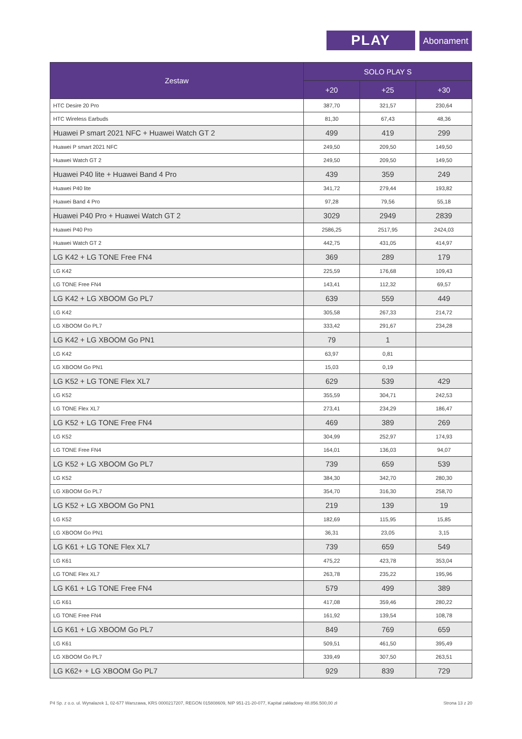PLAY
Abonament
| Zestaw | SOLO PLAY S | | |
| --- | --- | --- | --- |
| | +20 | +25 | +30 |
| HTC Desire 20 Pro | 387,70 | 321,57 | 230,64 |
| HTC Wireless Earbuds | 81,30 | 67,43 | 48,36 |
| Huawei P smart 2021 NFC + Huawei Watch GT 2 | 499 | 419 | 299 |
| Huawei P smart 2021 NFC | 249,50 | 209,50 | 149,50 |
| Huawei Watch GT 2 | 249,50 | 209,50 | 149,50 |
| Huawei P40 lite + Huawei Band 4 Pro | 439 | 359 | 249 |
| Huawei P40 lite | 341,72 | 279,44 | 193,82 |
| Huawei Band 4 Pro | 97,28 | 79,56 | 55,18 |
| Huawei P40 Pro + Huawei Watch GT 2 | 3029 | 2949 | 2839 |
| Huawei P40 Pro | 2586,25 | 2517,95 | 2424,03 |
| Huawei Watch GT 2 | 442,75 | 431,05 | 414,97 |
| LG K42 + LG TONE Free FN4 | 369 | 289 | 179 |
| LG K42 | 225,59 | 176,68 | 109,43 |
| LG TONE Free FN4 | 143,41 | 112,32 | 69,57 |
| LG K42 + LG XBOOM Go PL7 | 639 | 559 | 449 |
| LG K42 | 305,58 | 267,33 | 214,72 |
| LG XBOOM Go PL7 | 333,42 | 291,67 | 234,28 |
| LG K42 + LG XBOOM Go PN1 | 79 | 1 | |
| LG K42 | 63,97 | 0,81 | |
| LG XBOOM Go PN1 | 15,03 | 0,19 | |
| LG K52 + LG TONE Flex XL7 | 629 | 539 | 429 |
| LG K52 | 355,59 | 304,71 | 242,53 |
| LG TONE Flex XL7 | 273,41 | 234,29 | 186,47 |
| LG K52 + LG TONE Free FN4 | 469 | 389 | 269 |
| LG K52 | 304,99 | 252,97 | 174,93 |
| LG TONE Free FN4 | 164,01 | 136,03 | 94,07 |
| LG K52 + LG XBOOM Go PL7 | 739 | 659 | 539 |
| LG K52 | 384,30 | 342,70 | 280,30 |
| LG XBOOM Go PL7 | 354,70 | 316,30 | 258,70 |
| LG K52 + LG XBOOM Go PN1 | 219 | 139 | 19 |
| LG K52 | 182,69 | 115,95 | 15,85 |
| LG XBOOM Go PN1 | 36,31 | 23,05 | 3,15 |
| LG K61 + LG TONE Flex XL7 | 739 | 659 | 549 |
| LG K61 | 475,22 | 423,78 | 353,04 |
| LG TONE Flex XL7 | 263,78 | 235,22 | 195,96 |
| LG K61 + LG TONE Free FN4 | 579 | 499 | 389 |
| LG K61 | 417,08 | 359,46 | 280,22 |
| LG TONE Free FN4 | 161,92 | 139,54 | 108,78 |
| LG K61 + LG XBOOM Go PL7 | 849 | 769 | 659 |
| LG K61 | 509,51 | 461,50 | 395,49 |
| LG XBOOM Go PL7 | 339,49 | 307,50 | 263,51 |
| LG K62+ + LG XBOOM Go PL7 | 929 | 839 | 729 |
P4 Sp. z o.o. ul. Wynalazek 1, 02-677 Warszawa, KRS 0000217207, REGON 015808609, NIP 951-21-20-077, Kapitał zakładowy 48.856.500,00 zł Strona 13 z 20